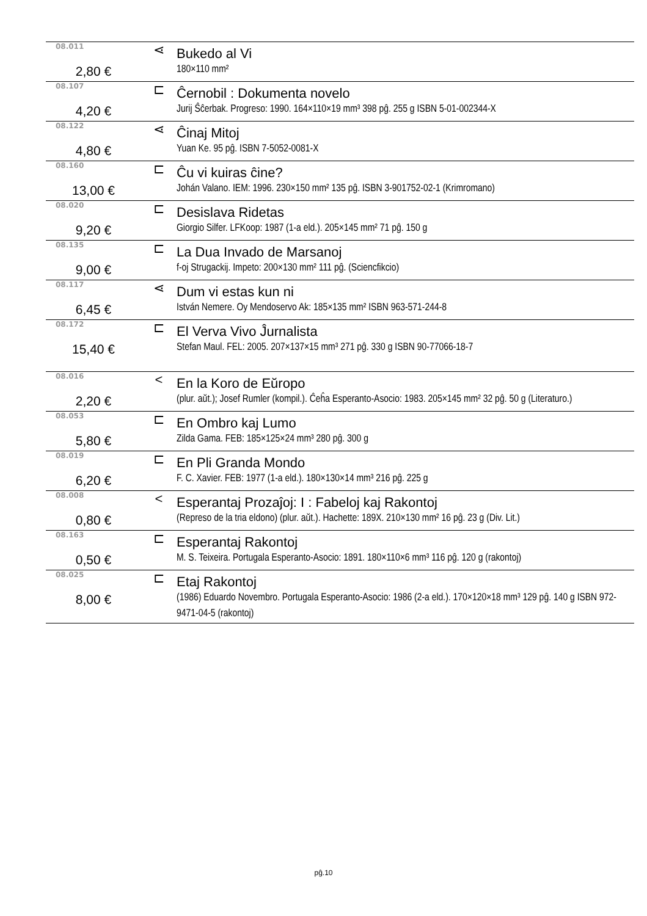| 08.011 | ⋖ | Bukedo al Vi |
| 2,80 € | | 180×110 mm² |
| 08.107 | ⊏ | Ĉernobil : Dokumenta novelo |
| 4,20 € | | Jurij Ŝĉerbak. Progreso: 1990. 164×110×19 mm³ 398 pĝ. 255 g ISBN 5-01-002344-X |
| 08.122 | ⋖ | Ĉinaj Mitoj |
| 4,80 € | | Yuan Ke. 95 pĝ. ISBN 7-5052-0081-X |
| 08.160 | ⊏ | Ĉu vi kuiras ĉine? |
| 13,00 € | | Johán Valano. IEM: 1996. 230×150 mm² 135 pĝ. ISBN 3-901752-02-1 (Krimromano) |
| 08.020 | ⊏ | Desislava Ridetas |
| 9,20 € | | Giorgio Silfer. LFKoop: 1987 (1-a eld.). 205×145 mm² 71 pĝ. 150 g |
| 08.135 | ⊏ | La Dua Invado de Marsanoj |
| 9,00 € | | f-oj Strugackij. Impeto: 200×130 mm² 111 pĝ. (Sciencfikcio) |
| 08.117 | ⋖ | Dum vi estas kun ni |
| 6,45 € | | István Nemere. Oy Mendoservo Ak: 185×135 mm² ISBN 963-571-244-8 |
| 08.172 | ⊏ | El Verva Vivo Ĵurnalista |
| 15,40 € | | Stefan Maul. FEL: 2005. 207×137×15 mm³ 271 pĝ. 330 g ISBN 90-77066-18-7 |
| 08.016 | < | En la Koro de Eŭropo |
| 2,20 € | | (plur. aŭt.); Josef Rumler (kompil.). Ĉeĥa Esperanto-Asocio: 1983. 205×145 mm² 32 pĝ. 50 g (Literaturo.) |
| 08.053 | ⊏ | En Ombro kaj Lumo |
| 5,80 € | | Zilda Gama. FEB: 185×125×24 mm³ 280 pĝ. 300 g |
| 08.019 | ⊏ | En Pli Granda Mondo |
| 6,20 € | | F. C. Xavier. FEB: 1977 (1-a eld.). 180×130×14 mm³ 216 pĝ. 225 g |
| 08.008 | < | Esperantaj Prozaĵoj: I : Fabeloj kaj Rakontoj |
| 0,80 € | | (Represo de la tria eldono) (plur. aŭt.). Hachette: 189X. 210×130 mm² 16 pĝ. 23 g (Div. Lit.) |
| 08.163 | ⊏ | Esperantaj Rakontoj |
| 0,50 € | | M. S. Teixeira. Portugala Esperanto-Asocio: 1891. 180×110×6 mm³ 116 pĝ. 120 g (rakontoj) |
| 08.025 | ⊏ | Etaj Rakontoj |
| 8,00 € | | (1986) Eduardo Novembro. Portugala Esperanto-Asocio: 1986 (2-a eld.). 170×120×18 mm³ 129 pĝ. 140 g ISBN 972-9471-04-5 (rakontoj) |
pĝ.10